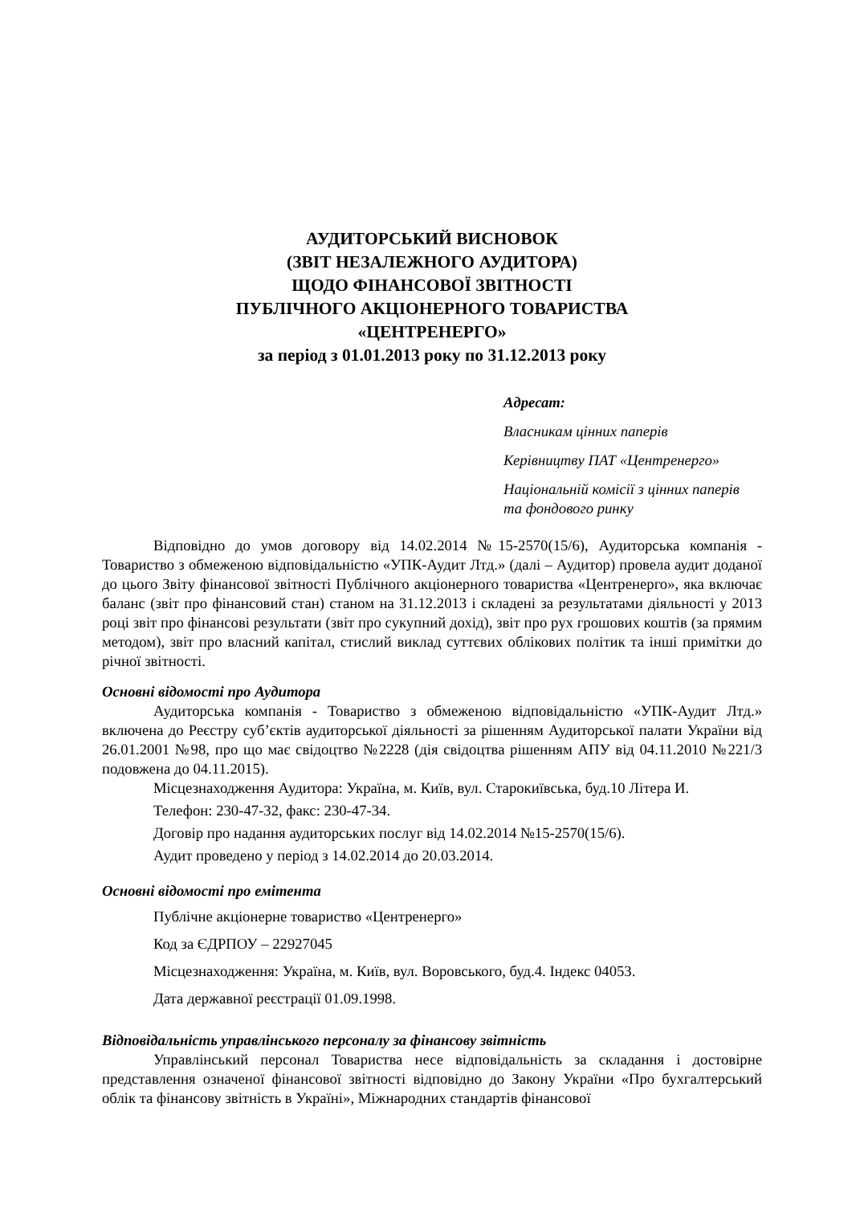АУДИТОРСЬКИЙ ВИСНОВОК
(ЗВІТ НЕЗАЛЕЖНОГО АУДИТОРА)
ЩОДО ФІНАНСОВОЇ ЗВІТНОСТІ
ПУБЛІЧНОГО АКЦІОНЕРНОГО ТОВАРИСТВА
«ЦЕНТРЕНЕРГО»
за період з 01.01.2013 року по 31.12.2013 року
Адресат:
Власникам цінних паперів
Керівництву ПАТ «Центренерго»
Національній комісії з цінних паперів
та фондового ринку
Відповідно до умов договору від 14.02.2014 №15-2570(15/6), Аудиторська компанія - Товариство з обмеженою відповідальністю «УПК-Аудит Лтд.» (далі – Аудитор) провела аудит доданої до цього Звіту фінансової звітності Публічного акціонерного товариства «Центренерго», яка включає баланс (звіт про фінансовий стан) станом на 31.12.2013 і складені за результатами діяльності у 2013 році звіт про фінансові результати (звіт про сукупний дохід), звіт про рух грошових коштів (за прямим методом), звіт про власний капітал, стислий виклад суттєвих облікових політик та інші примітки до річної звітності.
Основні відомості про Аудитора
Аудиторська компанія - Товариство з обмеженою відповідальністю «УПК-Аудит Лтд.» включена до Реєстру суб’єктів аудиторської діяльності за рішенням Аудиторської палати України від 26.01.2001 №98, про що має свідоцтво №2228 (дія свідоцтва рішенням АПУ від 04.11.2010 №221/3 подовжена до 04.11.2015).
Місцезнаходження Аудитора: Україна, м. Київ, вул. Старокиївська, буд.10 Літера И.
Телефон: 230-47-32, факс: 230-47-34.
Договір про надання аудиторських послуг від 14.02.2014 №15-2570(15/6).
Аудит проведено у період з 14.02.2014 до 20.03.2014.
Основні відомості про емітента
Публічне акціонерне товариство «Центренерго»
Код за ЄДРПОУ – 22927045
Місцезнаходження: Україна, м. Київ, вул. Воровського, буд.4. Індекс 04053.
Дата державної реєстрації 01.09.1998.
Відповідальність управлінського персоналу за фінансову звітність
Управлінський персонал Товариства несе відповідальність за складання і достовірне представлення означеної фінансової звітності відповідно до Закону України «Про бухгалтерський облік та фінансову звітність в Україні», Міжнародних стандартів фінансової